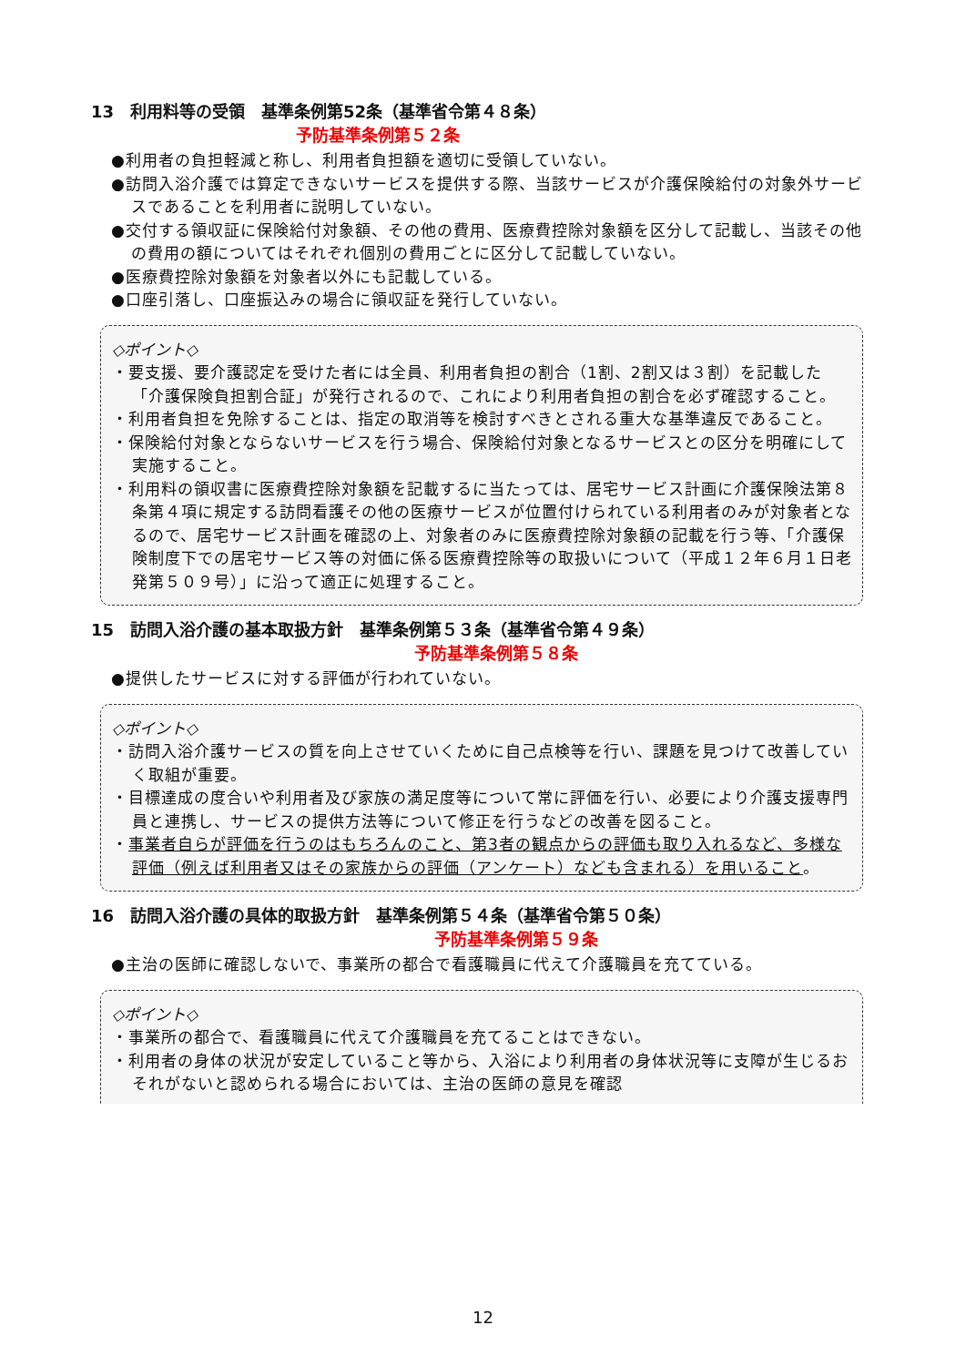13　利用料等の受領　基準条例第52条（基準省令第４８条）
予防基準条例第５２条
●利用者の負担軽減と称し、利用者負担額を適切に受領していない。
●訪問入浴介護では算定できないサービスを提供する際、当該サービスが介護保険給付の対象外サービスであることを利用者に説明していない。
●交付する領収証に保険給付対象額、その他の費用、医療費控除対象額を区分して記載し、当該その他の費用の額についてはそれぞれ個別の費用ごとに区分して記載していない。
●医療費控除対象額を対象者以外にも記載している。
●口座引落し、口座振込みの場合に領収証を発行していない。
◇ポイント◇
・要支援、要介護認定を受けた者には全員、利用者負担の割合（1割、2割又は３割）を記載した「介護保険負担割合証」が発行されるので、これにより利用者負担の割合を必ず確認すること。
・利用者負担を免除することは、指定の取消等を検討すべきとされる重大な基準違反であること。
・保険給付対象とならないサービスを行う場合、保険給付対象となるサービスとの区分を明確にして実施すること。
・利用料の領収書に医療費控除対象額を記載するに当たっては、居宅サービス計画に介護保険法第８条第４項に規定する訪問看護その他の医療サービスが位置付けられている利用者のみが対象者となるので、居宅サービス計画を確認の上、対象者のみに医療費控除対象額の記載を行う等、「介護保険制度下での居宅サービス等の対価に係る医療費控除等の取扱いについて（平成１２年６月１日老発第５０９号）」に沿って適正に処理すること。
15　訪問入浴介護の基本取扱方針　基準条例第５３条（基準省令第４９条）
予防基準条例第５８条
●提供したサービスに対する評価が行われていない。
◇ポイント◇
・訪問入浴介護サービスの質を向上させていくために自己点検等を行い、課題を見つけて改善していく取組が重要。
・目標達成の度合いや利用者及び家族の満足度等について常に評価を行い、必要により介護支援専門員と連携し、サービスの提供方法等について修正を行うなどの改善を図ること。
・事業者自らが評価を行うのはもちろんのこと、第3者の観点からの評価も取り入れるなど、多様な評価（例えば利用者又はその家族からの評価（アンケート）なども含まれる）を用いること。
16　訪問入浴介護の具体的取扱方針　基準条例第５４条（基準省令第５０条）
予防基準条例第５９条
●主治の医師に確認しないで、事業所の都合で看護職員に代えて介護職員を充てている。
◇ポイント◇
・事業所の都合で、看護職員に代えて介護職員を充てることはできない。
・利用者の身体の状況が安定していること等から、入浴により利用者の身体状況等に支障が生じるおそれがないと認められる場合においては、主治の医師の意見を確認
12